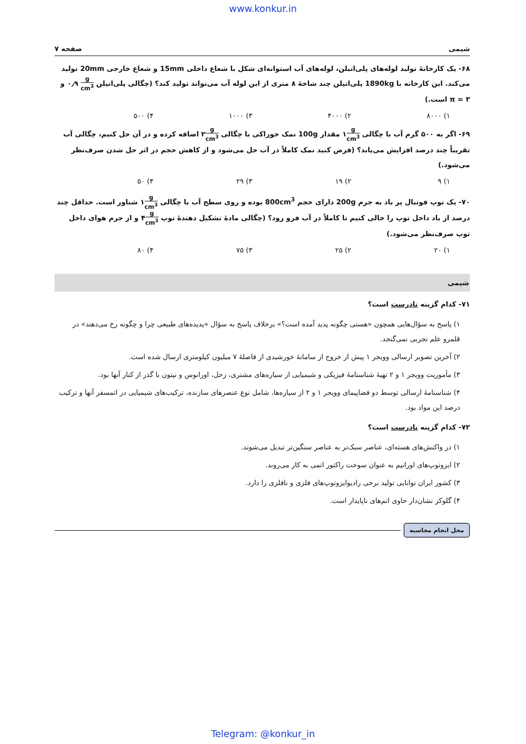www.konkur.in
شیمی صفحه ۷
۶۸- یک کارخانهٔ تولید لوله‌های پلی‌اتیلن، لوله‌های آب استوانه‌ای شکل با شعاع داخلی 15mm و شعاع خارجی 20mm تولید می‌کند. این کارخانه با 1890kg پلی‌اتیلن چند شاخهٔ ۸ متری از این لوله آب می‌تواند تولید کند؟ (چگالی پلی‌اتیلن g cm<sup>3</sup> ۰٫۹ و π = ۳ است.)
۱) ۸۰۰۰ ۲) ۴۰۰۰ ۳) ۱۰۰۰ ۴) ۵۰۰
۶۹- اگر به ۵۰۰ گرم آب با چگالی g cm<sup>3</sup>۱ مقدار 100g نمک خوراکی با چگالی g cm<sup>3</sup>۲ اضافه کرده و در آن حل کنیم، چگالی آب تقریباً چند درصد افزایش می‌یابد؟ (فرض کنید نمک کاملاً در آب حل می‌شود و از کاهش حجم در اثر حل شدن صرف‌نظر می‌شود.)
۱) ۹ ۲) ۱۹ ۳) ۲۹ ۴) ۵۰
۷۰- یک توپ فوتبال پر باد به جرم 200g دارای حجم 800cm<sup>3</sup> بوده و روی سطح آب با چگالی g cm<sup>3</sup>۱ شناور است. حداقل چند درصد از باد داخل توپ را خالی کنیم تا کاملاً در آب فرو رود؟ (چگالی مادهٔ تشکیل دهندهٔ توپ g cm<sup>3</sup>۴ و از جرم هوای داخل توپ صرف‌نظر می‌شود.)
۱) ۲۰ ۲) ۲۵ ۳) ۷۵ ۴) ۸۰
شیمی
۷۱- کدام گزینه نادرست است؟
۱) پاسخ به سؤال‌هایی همچون «هستی چگونه پدید آمده است؟» برخلاف پاسخ به سؤال «پدیده‌های طبیعی چرا و چگونه رخ می‌دهند» در قلمرو علم تجربی نمی‌گنجد.
۲) آخرین تصویر ارسالی وویجر ۱ پیش از خروج از سامانهٔ خورشیدی از فاصلهٔ ۷ میلیون کیلومتری ارسال شده است.
۳) مأموریت وویجر ۱ و ۲ تهیهٔ شناسنامهٔ فیزیکی و شیمیایی از سیاره‌های مشتری، زحل، اورانوس و نپتون با گذر از کنار آنها بود.
۴) شناسنامهٔ ارسالی توسط دو فضاپیمای وویجر ۱ و ۲ از سیاره‌ها، شامل نوع عنصرهای سازنده، ترکیب‌های شیمیایی در اتمسفر آنها و ترکیب درصد این مواد بود.
۷۲- کدام گزینه نادرست است؟
۱) در واکنش‌های هسته‌ای، عناصر سبک‌تر به عناصر سنگین‌تر تبدیل می‌شوند.
۲) ایزوتوپ‌های اورانیم به عنوان سوخت راکتور اتمی به کار می‌روند.
۳) کشور ایران توانایی تولید برخی رادیوایزوتوپ‌های فلزی و نافلزی را دارد.
۴) گلوکز نشان‌دار حاوی اتم‌های ناپایدار است.
محل انجام محاسبه
Telegram: @konkur_in